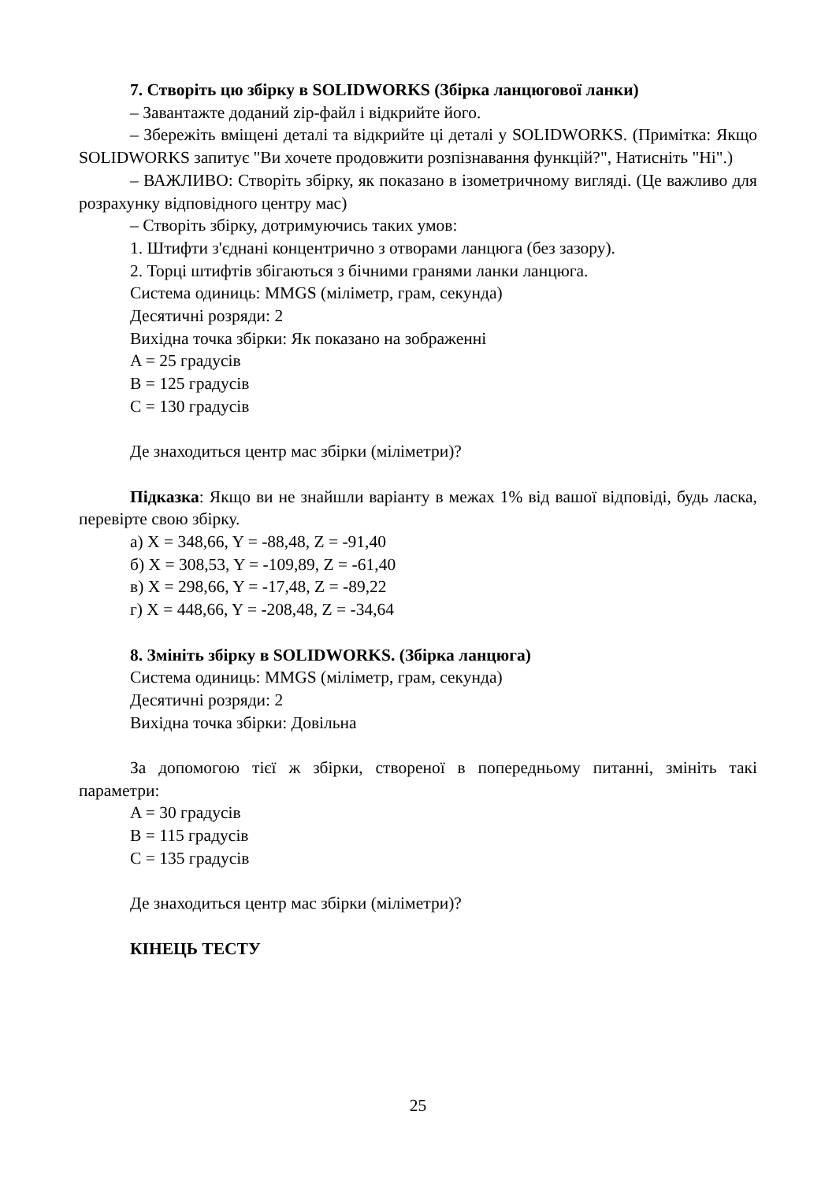7. Створіть цю збірку в SOLIDWORKS (Збірка ланцюгової ланки)
– Завантажте доданий zip-файл і відкрийте його.
– Збережіть вміщені деталі та відкрийте ці деталі у SOLIDWORKS. (Примітка: Якщо SOLIDWORKS запитує "Ви хочете продовжити розпізнавання функцій?", Натисніть "Ні".)
– ВАЖЛИВО: Створіть збірку, як показано в ізометричному вигляді. (Це важливо для розрахунку відповідного центру мас)
– Створіть збірку, дотримуючись таких умов:
1. Штифти з'єднані концентрично з отворами ланцюга (без зазору).
2. Торці штифтів збігаються з бічними гранями ланки ланцюга.
Система одиниць: MMGS (міліметр, грам, секунда)
Десятичні розряди: 2
Вихідна точка збірки: Як показано на зображенні
A = 25 градусів
B = 125 градусів
C = 130 градусів
Де знаходиться центр мас збірки (міліметри)?
Підказка: Якщо ви не знайшли варіанту в межах 1% від вашої відповіді, будь ласка, перевірте свою збірку.
а) X = 348,66, Y = -88,48, Z = -91,40
б) X = 308,53, Y = -109,89, Z = -61,40
в) X = 298,66, Y = -17,48, Z = -89,22
г) X = 448,66, Y = -208,48, Z = -34,64
8. Змініть збірку в SOLIDWORKS. (Збірка ланцюга)
Система одиниць: MMGS (міліметр, грам, секунда)
Десятичні розряди: 2
Вихідна точка збірки: Довільна
За допомогою тієї ж збірки, створеної в попередньому питанні, змініть такі параметри:
A = 30 градусів
B = 115 градусів
C = 135 градусів
Де знаходиться центр мас збірки (міліметри)?
КІНЕЦЬ ТЕСТУ
25